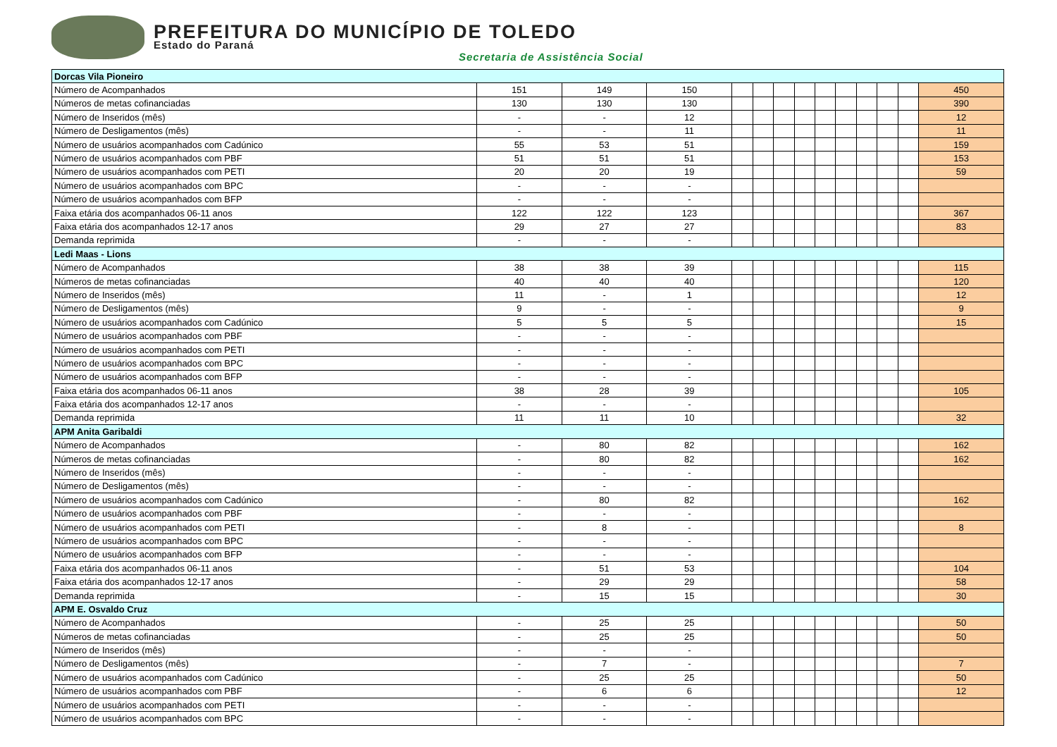PREFEITURA DO MUNICÍPIO DE TOLEDO
Estado do Paraná
Secretaria de Assistência Social
| Dorcas Vila Pioneiro | | | | | | | | | | | | | |
| Número de Acompanhados | 151 | 149 | 150 | | | | | | | | | | 450 |
| Números de metas cofinanciadas | 130 | 130 | 130 | | | | | | | | | | 390 |
| Número de Inseridos (mês) | - | - | 12 | | | | | | | | | | 12 |
| Número de Desligamentos (mês) | - | - | 11 | | | | | | | | | | 11 |
| Número de usuários acompanhados com Cadúnico | 55 | 53 | 51 | | | | | | | | | | 159 |
| Número de usuários acompanhados com PBF | 51 | 51 | 51 | | | | | | | | | | 153 |
| Número de usuários acompanhados com PETI | 20 | 20 | 19 | | | | | | | | | | 59 |
| Número de usuários acompanhados com BPC | - | - | - | | | | | | | | | | |
| Número de usuários acompanhados com BFP | - | - | - | | | | | | | | | | |
| Faixa etária dos acompanhados 06-11 anos | 122 | 122 | 123 | | | | | | | | | | 367 |
| Faixa etária dos acompanhados 12-17 anos | 29 | 27 | 27 | | | | | | | | | | 83 |
| Demanda reprimida | - | - | - | | | | | | | | | | |
| Ledi Maas - Lions | | | | | | | | | | | | | |
| Número de Acompanhados | 38 | 38 | 39 | | | | | | | | | | 115 |
| Números de metas cofinanciadas | 40 | 40 | 40 | | | | | | | | | | 120 |
| Número de Inseridos (mês) | 11 | - | 1 | | | | | | | | | | 12 |
| Número de Desligamentos (mês) | 9 | - | - | | | | | | | | | | 9 |
| Número de usuários acompanhados com Cadúnico | 5 | 5 | 5 | | | | | | | | | | 15 |
| Número de usuários acompanhados com PBF | - | - | - | | | | | | | | | | |
| Número de usuários acompanhados com PETI | - | - | - | | | | | | | | | | |
| Número de usuários acompanhados com BPC | - | - | - | | | | | | | | | | |
| Número de usuários acompanhados com BFP | - | - | - | | | | | | | | | | |
| Faixa etária dos acompanhados 06-11 anos | 38 | 28 | 39 | | | | | | | | | | 105 |
| Faixa etária dos acompanhados 12-17 anos | - | - | - | | | | | | | | | | |
| Demanda reprimida | 11 | 11 | 10 | | | | | | | | | | 32 |
| APM Anita Garibaldi | | | | | | | | | | | | | |
| Número de Acompanhados | - | 80 | 82 | | | | | | | | | | 162 |
| Números de metas cofinanciadas | - | 80 | 82 | | | | | | | | | | 162 |
| Número de Inseridos (mês) | - | - | - | | | | | | | | | | |
| Número de Desligamentos (mês) | - | - | - | | | | | | | | | | |
| Número de usuários acompanhados com Cadúnico | - | 80 | 82 | | | | | | | | | | 162 |
| Número de usuários acompanhados com PBF | - | - | - | | | | | | | | | | |
| Número de usuários acompanhados com PETI | - | 8 | - | | | | | | | | | | 8 |
| Número de usuários acompanhados com BPC | - | - | - | | | | | | | | | | |
| Número de usuários acompanhados com BFP | - | - | - | | | | | | | | | | |
| Faixa etária dos acompanhados 06-11 anos | - | 51 | 53 | | | | | | | | | | 104 |
| Faixa etária dos acompanhados 12-17 anos | - | 29 | 29 | | | | | | | | | | 58 |
| Demanda reprimida | - | 15 | 15 | | | | | | | | | | 30 |
| APM E. Osvaldo Cruz | | | | | | | | | | | | | |
| Número de Acompanhados | - | 25 | 25 | | | | | | | | | | 50 |
| Números de metas cofinanciadas | - | 25 | 25 | | | | | | | | | | 50 |
| Número de Inseridos (mês) | - | - | - | | | | | | | | | | |
| Número de Desligamentos (mês) | - | 7 | - | | | | | | | | | | 7 |
| Número de usuários acompanhados com Cadúnico | - | 25 | 25 | | | | | | | | | | 50 |
| Número de usuários acompanhados com PBF | - | 6 | 6 | | | | | | | | | | 12 |
| Número de usuários acompanhados com PETI | - | - | - | | | | | | | | | | |
| Número de usuários acompanhados com BPC | - | - | - | | | | | | | | | | |